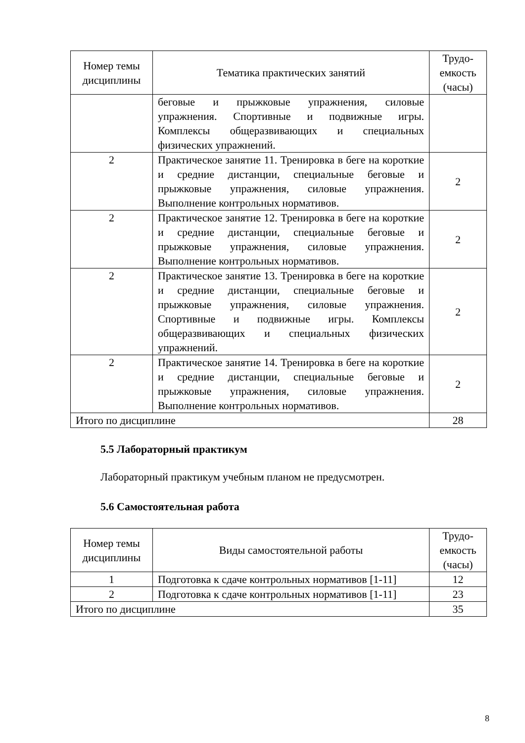| Номер темы дисциплины | Тематика практических занятий | Трудо-емкость (часы) |
| --- | --- | --- |
| | беговые и прыжковые упражнения, силовые упражнения. Спортивные и подвижные игры. Комплексы общеразвивающих и специальных физических упражнений. | |
| 2 | Практическое занятие 11. Тренировка в беге на короткие и средние дистанции, специальные беговые и прыжковые упражнения, силовые упражнения. Выполнение контрольных нормативов. | 2 |
| 2 | Практическое занятие 12. Тренировка в беге на короткие и средние дистанции, специальные беговые и прыжковые упражнения, силовые упражнения. Выполнение контрольных нормативов. | 2 |
| 2 | Практическое занятие 13. Тренировка в беге на короткие и средние дистанции, специальные беговые и прыжковые упражнения, силовые упражнения. Спортивные и подвижные игры. Комплексы общеразвивающих и специальных физических упражнений. | 2 |
| 2 | Практическое занятие 14. Тренировка в беге на короткие и средние дистанции, специальные беговые и прыжковые упражнения, силовые упражнения. Выполнение контрольных нормативов. | 2 |
| Итого по дисциплине | | 28 |
5.5 Лабораторный практикум
Лабораторный практикум учебным планом не предусмотрен.
5.6 Самостоятельная работа
| Номер темы дисциплины | Виды самостоятельной работы | Трудо-емкость (часы) |
| --- | --- | --- |
| 1 | Подготовка к сдаче контрольных нормативов [1-11] | 12 |
| 2 | Подготовка к сдаче контрольных нормативов [1-11] | 23 |
| Итого по дисциплине | | 35 |
8